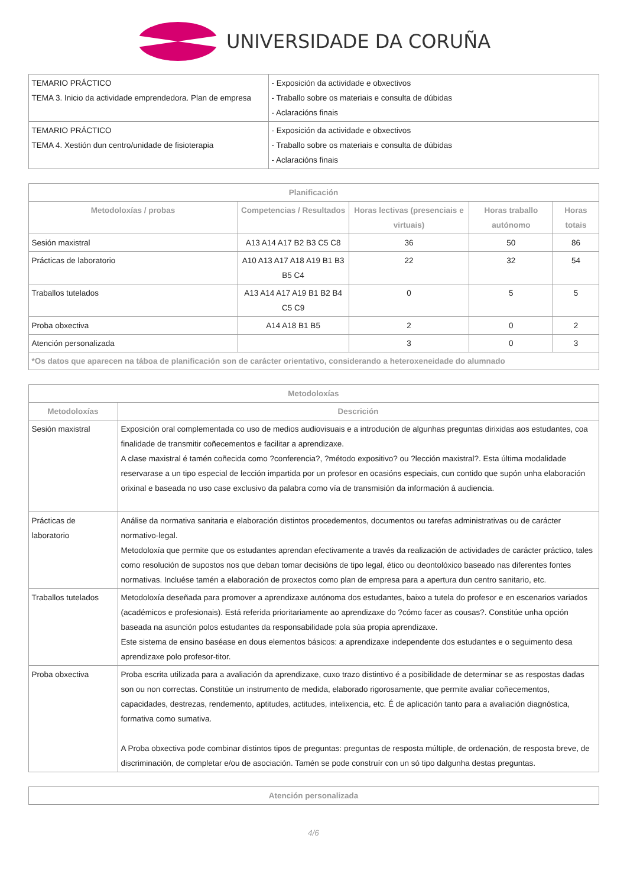UNIVERSIDADE DA CORUÑA
| TEMARIO PRÁCTICO TEMA 3. Inicio da actividade emprendedora. Plan de empresa | - Exposición da actividade e obxectivos - Traballo sobre os materiais e consulta de dúbidas - Aclaracións finais |
| TEMARIO PRÁCTICO TEMA 4. Xestión dun centro/unidade de fisioterapia | - Exposición da actividade e obxectivos - Traballo sobre os materiais e consulta de dúbidas - Aclaracións finais |
| Planificación | | | | |
| --- | --- | --- | --- | --- |
| Metodoloxías / probas | Competencias / Resultados | Horas lectivas (presenciais e virtuais) | Horas traballo autónomo | Horas totais |
| Sesión maxistral | A13 A14 A17 B2 B3 C5 C8 | 36 | 50 | 86 |
| Prácticas de laboratorio | A10 A13 A17 A18 A19 B1 B3 B5 C4 | 22 | 32 | 54 |
| Traballos tutelados | A13 A14 A17 A19 B1 B2 B4 C5 C9 | 0 | 5 | 5 |
| Proba obxectiva | A14 A18 B1 B5 | 2 | 0 | 2 |
| Atención personalizada | | 3 | 0 | 3 |
| *Os datos que aparecen na táboa de planificación son de carácter orientativo, considerando a heteroxeneidade do alumnado | | | | |
| Metodoloxías | |
| --- | --- |
| Metodoloxías | Descrición |
| Sesión maxistral | Exposición oral complementada co uso de medios audiovisuais e a introdución de algunhas preguntas dirixidas aos estudantes, coa finalidade de transmitir coñecementos e facilitar a aprendizaxe. A clase maxistral é tamén coñecida como ?conferencia?, ?método expositivo? ou ?lección maxistral?. Esta última modalidade reservarase a un tipo especial de lección impartida por un profesor en ocasións especiais, cun contido que supón unha elaboración orixinal e baseada no uso case exclusivo da palabra como vía de transmisión da información á audiencia. |
| Prácticas de laboratorio | Análise da normativa sanitaria e elaboración distintos procedementos, documentos ou tarefas administrativas ou de carácter normativo-legal. Metodoloxía que permite que os estudantes aprendan efectivamente a través da realización de actividades de carácter práctico, tales como resolución de supostos nos que deban tomar decisións de tipo legal, ético ou deontolóxico baseado nas diferentes fontes normativas. Incluése tamén a elaboración de proxectos como plan de empresa para a apertura dun centro sanitario, etc. |
| Traballos tutelados | Metodoloxía deseñada para promover a aprendizaxe autónoma dos estudantes, baixo a tutela do profesor e en escenarios variados (académicos e profesionais). Está referida prioritariamente ao aprendizaxe do ?cómo facer as cousas?. Constitúe unha opción baseada na asunción polos estudantes da responsabilidade pola súa propia aprendizaxe. Este sistema de ensino baséase en dous elementos básicos: a aprendizaxe independente dos estudantes e o seguimento desa aprendizaxe polo profesor-titor. |
| Proba obxectiva | Proba escrita utilizada para a avaliación da aprendizaxe, cuxo trazo distintivo é a posibilidade de determinar se as respostas dadas son ou non correctas. Constitúe un instrumento de medida, elaborado rigorosamente, que permite avaliar coñecementos, capacidades, destrezas, rendemento, aptitudes, actitudes, intelixencia, etc. É de aplicación tanto para a avaliación diagnóstica, formativa como sumativa. A Proba obxectiva pode combinar distintos tipos de preguntas: preguntas de resposta múltiple, de ordenación, de resposta breve, de discriminación, de completar e/ou de asociación. Tamén se pode construír con un só tipo dalgunha destas preguntas. |
| Atención personalizada |
| --- |
4/6